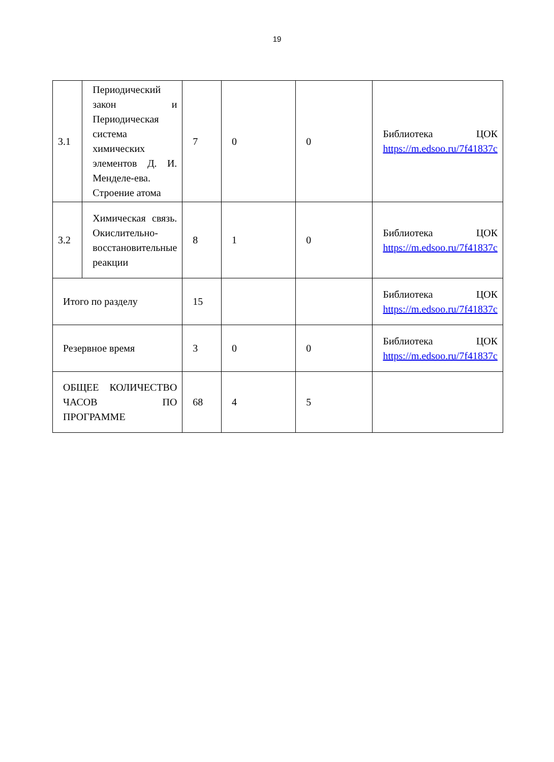19
| 3.1 | Периодический закон и Периодическая система химических элементов Д. И. Менделе-ева. Строение атома | 7 | 0 | 0 | Библиотека ЦОК https://m.edsoo.ru/7f41837c |
| 3.2 | Химическая связь. Окислительно-восстановительные реакции | 8 | 1 | 0 | Библиотека ЦОК https://m.edsoo.ru/7f41837c |
| Итого по разделу | | 15 | | | Библиотека ЦОК https://m.edsoo.ru/7f41837c |
| Резервное время | | 3 | 0 | 0 | Библиотека ЦОК https://m.edsoo.ru/7f41837c |
| ОБЩЕЕ КОЛИЧЕСТВО ЧАСОВ ПО ПРОГРАММЕ | | 68 | 4 | 5 | |